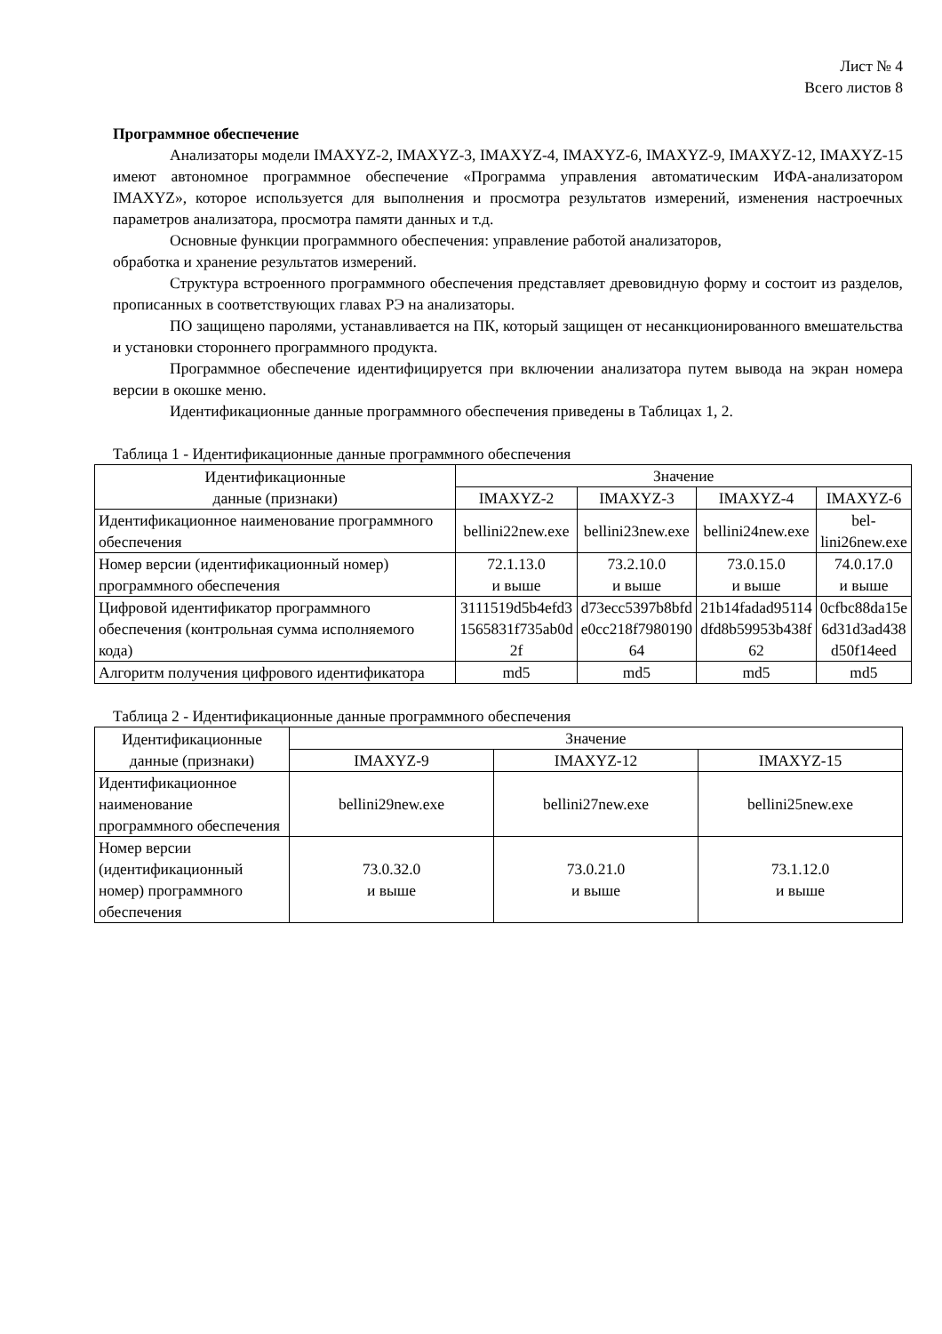Лист № 4
Всего листов 8
Программное обеспечение
Анализаторы модели IMAXYZ-2, IMAXYZ-3, IMAXYZ-4, IMAXYZ-6, IMAXYZ-9, IMAXYZ-12, IMAXYZ-15 имеют автономное программное обеспечение «Программа управления автоматическим ИФА-анализатором IMAXYZ», которое используется для выполнения и просмотра результатов измерений, изменения настроечных параметров анализатора, просмотра памяти данных и т.д.
Основные функции программного обеспечения: управление работой анализаторов,
обработка и хранение результатов измерений.
Структура встроенного программного обеспечения представляет древовидную форму и состоит из разделов, прописанных в соответствующих главах РЭ на анализаторы.
ПО защищено паролями, устанавливается на ПК, который защищен от несанкционированного вмешательства и установки стороннего программного продукта.
Программное обеспечение идентифицируется при включении анализатора путем вывода на экран номера версии в окошке меню.
Идентификационные данные программного обеспечения приведены в Таблицах 1, 2.
Таблица 1 - Идентификационные данные программного обеспечения
| Идентификационные данные (признаки) | Значение | | | |
| --- | --- | --- | --- | --- |
| | IMAXYZ-2 | IMAXYZ-3 | IMAXYZ-4 | IMAXYZ-6 |
| Идентификационное наименование программного обеспечения | bellini22new.exe | bellini23new.exe | bellini24new.exe | bel- lini26new.exe |
| Номер версии (идентификационный номер) программного обеспечения | 72.1.13.0 и выше | 73.2.10.0 и выше | 73.0.15.0 и выше | 74.0.17.0 и выше |
| Цифровой идентификатор программного обеспечения (контрольная сумма исполняемого кода) | 3111519d5b4efd3 1565831f735ab0d 2f | d73ecc5397b8bfd e0cc218f7980190 64 | 21b14fadad95114 dfd8b59953b438f 62 | 0cfbc88da15e 6d31d3ad438 d50f14eed |
| Алгоритм получения цифрового идентификатора | md5 | md5 | md5 | md5 |
Таблица 2 - Идентификационные данные программного обеспечения
| Идентификационные данные (признаки) | Значение | | |
| --- | --- | --- | --- |
| | IMAXYZ-9 | IMAXYZ-12 | IMAXYZ-15 |
| Идентификационное наименование программного обеспечения | bellini29new.exe | bellini27new.exe | bellini25new.exe |
| Номер версии (идентификационный номер) программного обеспечения | 73.0.32.0 и выше | 73.0.21.0 и выше | 73.1.12.0 и выше |